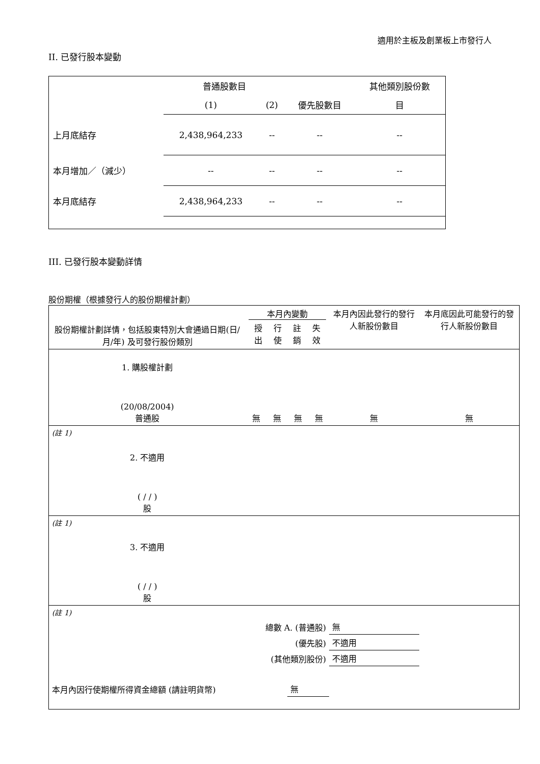適用於主板及創業板上市發行人
II. 已發行股本變動
| | 普通股數目 | | | 其他類別股份數 |
| | (1) | (2) | 優先股數目 | 目 |
| 上月底結存 | 2,438,964,233 | -- | -- | -- |
| 本月增加／（減少） | -- | -- | -- | -- |
| 本月底結存 | 2,438,964,233 | -- | -- | -- |
III. 已發行股本變動詳情
股份期權（根據發行人的股份期權計劃）
| 股份期權計劃詳情，包括股東特別大會通過日期(日/月/年) 及可發行股份類別 | 本月內變動 / 授出 / 行使 / 註銷 / 失效 / | | | | 本月內因此發行的發行人新股份數目 | 本月底因此可能發行的發行人新股份數目 |
| 1. 購股權計劃 (20/08/2004) 普通股 | 無 | 無 | 無 | 無 | 無 | 無 |
| (註 1) | | | | | | |
| 2. 不適用 ( / / ) 股 | | | | | | |
| (註 1) | | | | | | |
| 3. 不適用 ( / / ) 股 | | | | | | |
| (註 1) | | | | | | |
| 總數 A. (普通股) | | | | | 無 | |
| (優先股) | | | | | 不適用 | |
| (其他類別股份) | | | | | 不適用 | |
| 本月內因行使期權所得資金總額 (請註明貨幣) | | | 無 | | | |